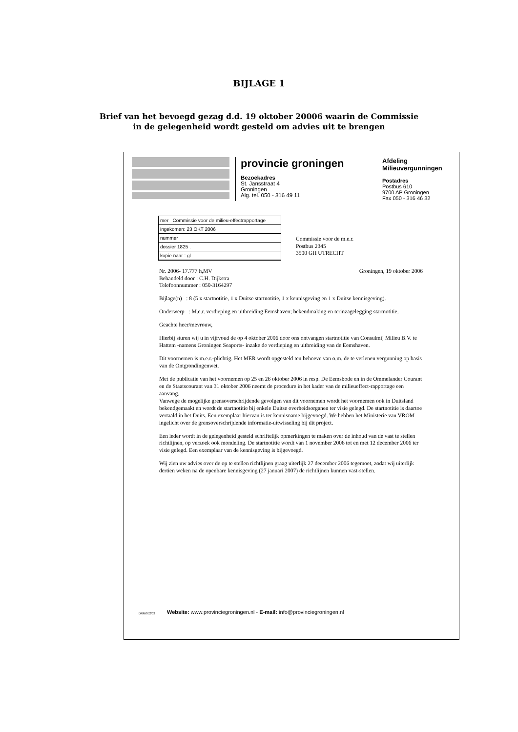BIJLAGE 1
Brief van het bevoegd gezag d.d. 19 oktober 20006 waarin de Commissie
in de gelegenheid wordt gesteld om advies uit te brengen
provincie groningen
Bezoekadres
St. Jansstraat 4
Groningen
Alg. tel. 050 - 316 49 11
Afdeling
Milieuvergunningen
Postadres
Postbus 610
9700 AP Groningen
Fax 050 - 316 46 32
mer Commissie voor de milieu-effectrapportage
ingekomen: 23 OKT 2006
nummer
dossier 1825 .
kopie naar : gl
Commissie voor de m.e.r.
Postbus 2345
3500 GH UTRECHT
Nr. 2006- 17.777 h,MV
Behandeld door : C.H. Dijkstra
Telefoonnummer : 050-3164297 Groningen, 19 oktober 2006
Bijlage(n) : 8 (5 x startnotitie, 1 x Duitse startnotitie, 1 x kennisgeving en 1 x Duitse kennisgeving).
Onderwerp : M.e.r. verdieping en uitbreiding Eemshaven; bekendmaking en terinzagelegging startnotitie.
Geachte heer/mevrouw,
Hierbij sturen wij u in vijfvoud de op 4 oktober 2006 door ons ontvangen startnotitie van Consulmij Milieu B.V. te Hattem -namens Groningen Seaports- inzake de verdieping en uitbreiding van de Eemshaven.
Dit voornemen is m.e.r.-plichtig. Het MER wordt opgesteld ten behoeve van o.m. de te verlenen vergunning op basis van de Ontgrondingenwet.
Met de publicatie van het voornemen op 25 en 26 oktober 2006 in resp. De Eemsbode en in de Ommelander Courant en de Staatscourant van 31 oktober 2006 neemt de procedure in het kader van de milieueffect-rapportage een aanvang.
Vanwege de mogelijke grensoverschrijdende gevolgen van dit voornemen wordt het voornemen ook in Duitsland bekendgemaakt en wordt de startnotitie bij enkele Duitse overheidsorganen ter visie gelegd. De startnotitie is daartoe vertaald in het Duits. Een exemplaar hiervan is ter kennisname bijgevoegd. We hebben het Ministerie van VROM ingelicht over de grensoverschrijdende informatie-uitwisseling bij dit project.
Een ieder wordt in de gelegenheid gesteld schriftelijk opmerkingen te maken over de inhoud van de vast te stellen richtlijnen, op verzoek ook mondeling. De startnotitie wordt van 1 november 2006 tot en met 12 december 2006 ter visie gelegd. Een exemplaar van de kennisgeving is bijgevoegd.
Wij zien uw advies over de op te stellen richtlijnen graag uiterlijk 27 december 2006 tegemoet, zodat wij uiterlijk dertien weken na de openbare kennisgeving (27 januari 2007) de richtlijnen kunnen vast-stellen.
DRM/052/03
Website: www.provinciegroningen.nl - E-mail: info@provinciegroningen.nl